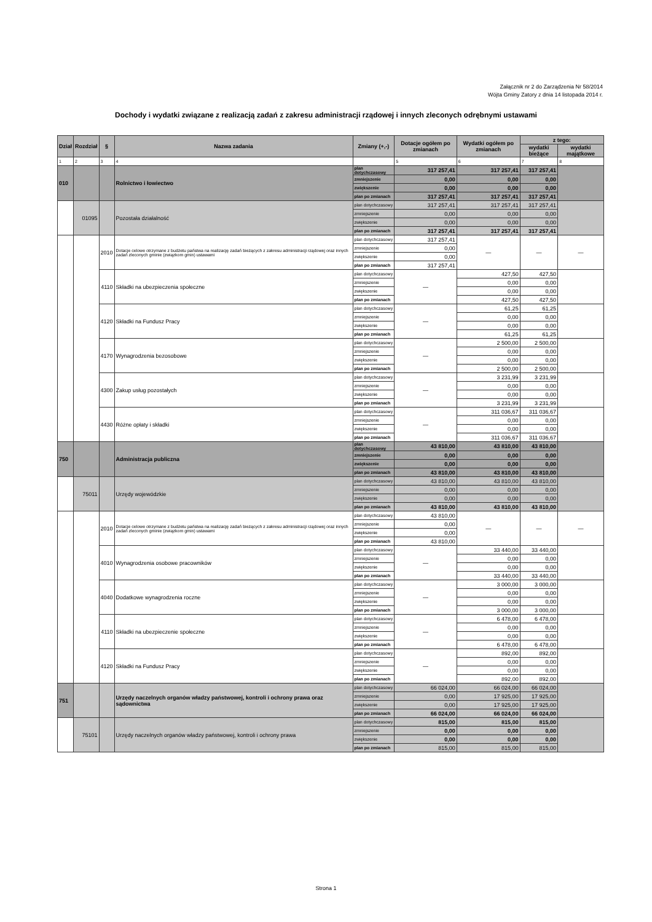Załącznik nr 2 do Zarządzenia Nr 58/2014
Wójta Gminy Zatory z dnia 14 listopada 2014 r.
Dochody i wydatki związane z realizacją zadań z zakresu administracji rządowej i innych zleconych odrębnymi ustawami
| Dział | Rozdział | § | Nazwa zadania | Zmiany (+,-) | Dotacje ogółem po zmianach | Wydatki ogółem po zmianach | z tego: | |
| --- | --- | --- | --- | --- | --- | --- | --- | --- |
| | | | | | | | wydatki bieżące | wydatki majątkowe |
| 1 | 2 | 3 | 4 | | 5 | 6 | 7 | 8 |
| 010 | | | Rolnictwo i łowiectwo | plan dotychczasowy | 317 257,41 | 317 257,41 | 317 257,41 | |
| | | | | zmniejszenie | 0,00 | 0,00 | 0,00 | |
| | | | | zwiększenie | 0,00 | 0,00 | 0,00 | |
| | | | | plan po zmianach | 317 257,41 | 317 257,41 | 317 257,41 | |
| | 01095 | | Pozostała działalność | plan dotychczasowy | 317 257,41 | 317 257,41 | 317 257,41 | |
| | | | | zmniejszenie | 0,00 | 0,00 | 0,00 | |
| | | | | zwiększenie | 0,00 | 0,00 | 0,00 | |
| | | | | plan po zmianach | 317 257,41 | 317 257,41 | 317 257,41 | |
| | | 2010 | Dotacje celowe otrzymane z budżetu państwa na realizację zadań bieżących z zakresu administracji rządowej oraz innych zadań zleconych gminie (związkom gmin) ustawami | plan dotychczasowy | 317 257,41 | — | — | — |
| | | | | zmniejszenie | 0,00 | | | |
| | | | | zwiększenie | 0,00 | | | |
| | | | | plan po zmianach | 317 257,41 | | | |
| | | 4110 | Składki na ubezpieczenia społeczne | plan dotychczasowy | — | 427,50 | 427,50 | |
| | | | | zmniejszenie | | 0,00 | 0,00 | |
| | | | | zwiększenie | | 0,00 | 0,00 | |
| | | | | plan po zmianach | | 427,50 | 427,50 | |
| | | 4120 | Składki na Fundusz Pracy | plan dotychczasowy | — | 61,25 | 61,25 | |
| | | | | zmniejszenie | | 0,00 | 0,00 | |
| | | | | zwiększenie | | 0,00 | 0,00 | |
| | | | | plan po zmianach | | 61,25 | 61,25 | |
| | | 4170 | Wynagrodzenia bezosobowe | plan dotychczasowy | — | 2 500,00 | 2 500,00 | |
| | | | | zmniejszenie | | 0,00 | 0,00 | |
| | | | | zwiększenie | | 0,00 | 0,00 | |
| | | | | plan po zmianach | | 2 500,00 | 2 500,00 | |
| | | 4300 | Zakup usług pozostałych | plan dotychczasowy | — | 3 231,99 | 3 231,99 | |
| | | | | zmniejszenie | | 0,00 | 0,00 | |
| | | | | zwiększenie | | 0,00 | 0,00 | |
| | | | | plan po zmianach | | 3 231,99 | 3 231,99 | |
| | | 4430 | Różne opłaty i składki | plan dotychczasowy | — | 311 036,67 | 311 036,67 | |
| | | | | zmniejszenie | | 0,00 | 0,00 | |
| | | | | zwiększenie | | 0,00 | 0,00 | |
| | | | | plan po zmianach | | 311 036,67 | 311 036,67 | |
| 750 | | | Administracja publiczna | plan dotychczasowy | 43 810,00 | 43 810,00 | 43 810,00 | |
| | | | | zmniejszenie | 0,00 | 0,00 | 0,00 | |
| | | | | zwiększenie | 0,00 | 0,00 | 0,00 | |
| | | | | plan po zmianach | 43 810,00 | 43 810,00 | 43 810,00 | |
| | 75011 | | Urzędy wojewódzkie | plan dotychczasowy | 43 810,00 | 43 810,00 | 43 810,00 | |
| | | | | zmniejszenie | 0,00 | 0,00 | 0,00 | |
| | | | | zwiększenie | 0,00 | 0,00 | 0,00 | |
| | | | | plan po zmianach | 43 810,00 | 43 810,00 | 43 810,00 | |
| | | 2010 | Dotacje celowe otrzymane z budżetu państwa na realizację zadań bieżących z zakresu administracji rządowej oraz innych zadań zleconych gminie (związkom gmin) ustawami | plan dotychczasowy | 43 810,00 | — | — | — |
| | | | | zmniejszenie | 0,00 | | | |
| | | | | zwiększenie | 0,00 | | | |
| | | | | plan po zmianach | 43 810,00 | | | |
| | | 4010 | Wynagrodzenia osobowe pracowników | plan dotychczasowy | — | 33 440,00 | 33 440,00 | |
| | | | | zmniejszenie | | 0,00 | 0,00 | |
| | | | | zwiększenie | | 0,00 | 0,00 | |
| | | | | plan po zmianach | | 33 440,00 | 33 440,00 | |
| | | 4040 | Dodatkowe wynagrodzenia roczne | plan dotychczasowy | — | 3 000,00 | 3 000,00 | |
| | | | | zmniejszenie | | 0,00 | 0,00 | |
| | | | | zwiększenie | | 0,00 | 0,00 | |
| | | | | plan po zmianach | | 3 000,00 | 3 000,00 | |
| | | 4110 | Składki na ubezpieczenie społeczne | plan dotychczasowy | — | 6 478,00 | 6 478,00 | |
| | | | | zmniejszenie | | 0,00 | 0,00 | |
| | | | | zwiększenie | | 0,00 | 0,00 | |
| | | | | plan po zmianach | | 6 478,00 | 6 478,00 | |
| | | 4120 | Składki na Fundusz Pracy | plan dotychczasowy | — | 892,00 | 892,00 | |
| | | | | zmniejszenie | | 0,00 | 0,00 | |
| | | | | zwiększenie | | 0,00 | 0,00 | |
| | | | | plan po zmianach | | 892,00 | 892,00 | |
| 751 | | | Urzędy naczelnych organów władzy państwowej, kontroli i ochrony prawa oraz sądownictwa | plan dotychczasowy | 66 024,00 | 66 024,00 | 66 024,00 | |
| | | | | zmniejszenie | 0,00 | 17 925,00 | 17 925,00 | |
| | | | | zwiększenie | 0,00 | 17 925,00 | 17 925,00 | |
| | | | | plan po zmianach | 66 024,00 | 66 024,00 | 66 024,00 | |
| | 75101 | | Urzędy naczelnych organów władzy państwowej, kontroli i ochrony prawa | plan dotychczasowy | 815,00 | 815,00 | 815,00 | |
| | | | | zmniejszenie | 0,00 | 0,00 | 0,00 | |
| | | | | zwiększenie | 0,00 | 0,00 | 0,00 | |
| | | | | plan po zmianach | 815,00 | 815,00 | 815,00 | |
Strona 1